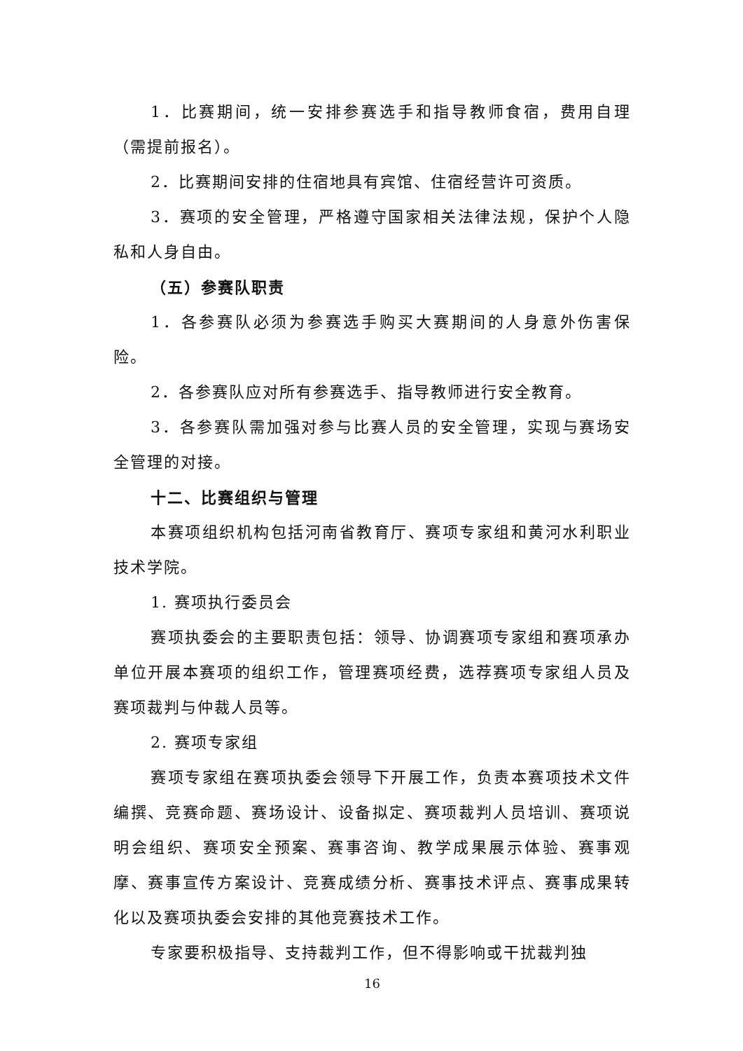1．比赛期间，统一安排参赛选手和指导教师食宿，费用自理（需提前报名）。
2．比赛期间安排的住宿地具有宾馆、住宿经营许可资质。
3．赛项的安全管理，严格遵守国家相关法律法规，保护个人隐私和人身自由。
（五）参赛队职责
1．各参赛队必须为参赛选手购买大赛期间的人身意外伤害保险。
2．各参赛队应对所有参赛选手、指导教师进行安全教育。
3．各参赛队需加强对参与比赛人员的安全管理，实现与赛场安全管理的对接。
十二、比赛组织与管理
本赛项组织机构包括河南省教育厅、赛项专家组和黄河水利职业技术学院。
1. 赛项执行委员会
赛项执委会的主要职责包括：领导、协调赛项专家组和赛项承办单位开展本赛项的组织工作，管理赛项经费，选荐赛项专家组人员及赛项裁判与仲裁人员等。
2. 赛项专家组
赛项专家组在赛项执委会领导下开展工作，负责本赛项技术文件编撰、竞赛命题、赛场设计、设备拟定、赛项裁判人员培训、赛项说明会组织、赛项安全预案、赛事咨询、教学成果展示体验、赛事观摩、赛事宣传方案设计、竞赛成绩分析、赛事技术评点、赛事成果转化以及赛项执委会安排的其他竞赛技术工作。
专家要积极指导、支持裁判工作，但不得影响或干扰裁判独
16